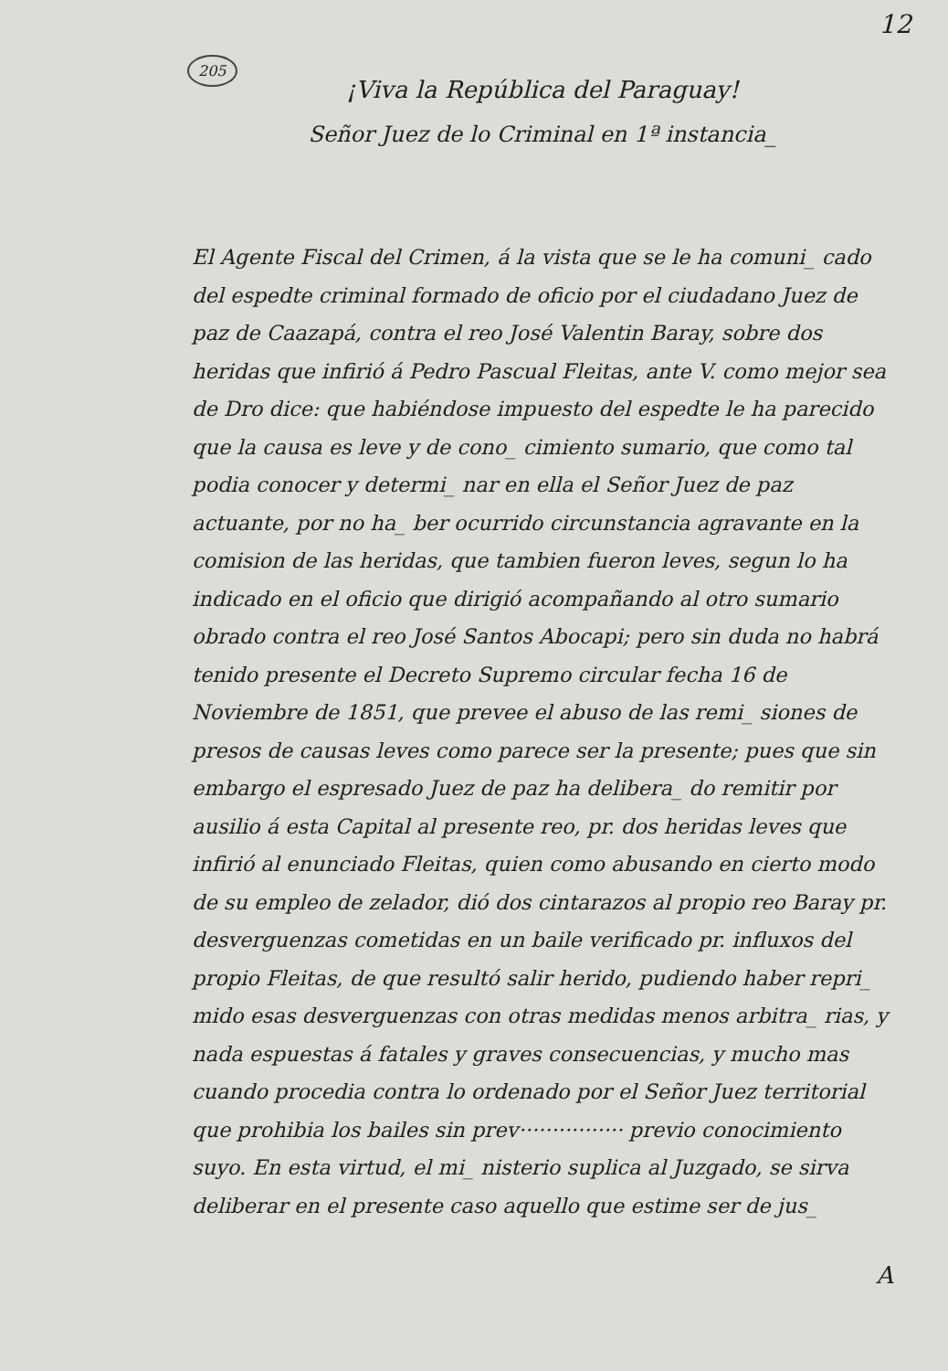12
205
¡Viva la República del Paraguay!
Señor Juez de lo Criminal en 1ª instancia_
El Agente Fiscal del Crimen, á la vista que se le ha comuni_ cado del espedte criminal formado de oficio por el ciudadano Juez de paz de Caazapá, contra el reo José Valentin Baray, sobre dos heridas que infirió á Pedro Pascual Fleitas, ante V. como mejor sea de Dro dice: que habiéndose impuesto del espedte le ha parecido que la causa es leve y de cono_ cimiento sumario, que como tal podia conocer y determi_ nar en ella el Señor Juez de paz actuante, por no ha_ ber ocurrido circunstancia agravante en la comision de las heridas, que tambien fueron leves, segun lo ha indicado en el oficio que dirigió acompañando al otro sumario obrado contra el reo José Santos Abocapi; pero sin duda no habrá tenido presente el Decreto Supremo circular fecha 16 de Noviembre de 1851, que prevee el abuso de las remi_ siones de presos de causas leves como parece ser la presente; pues que sin embargo el espresado Juez de paz ha delibera_ do remitir por ausilio á esta Capital al presente reo, pr. dos heridas leves que infirió al enunciado Fleitas, quien como abusando en cierto modo de su empleo de zelador, dió dos cintarazos al propio reo Baray pr. desverguenzas cometidas en un baile verificado pr. influxos del propio Fleitas, de que resultó salir herido, pudiendo haber repri_ mido esas desverguenzas con otras medidas menos arbitra_ rias, y nada espuestas á fatales y graves consecuencias, y mucho mas cuando procedia contra lo ordenado por el Señor Juez territorial que prohibia los bailes sin prev················ previo conocimiento suyo. En esta virtud, el mi_ nisterio suplica al Juzgado, se sirva deliberar en el presente caso aquello que estime ser de jus_
A